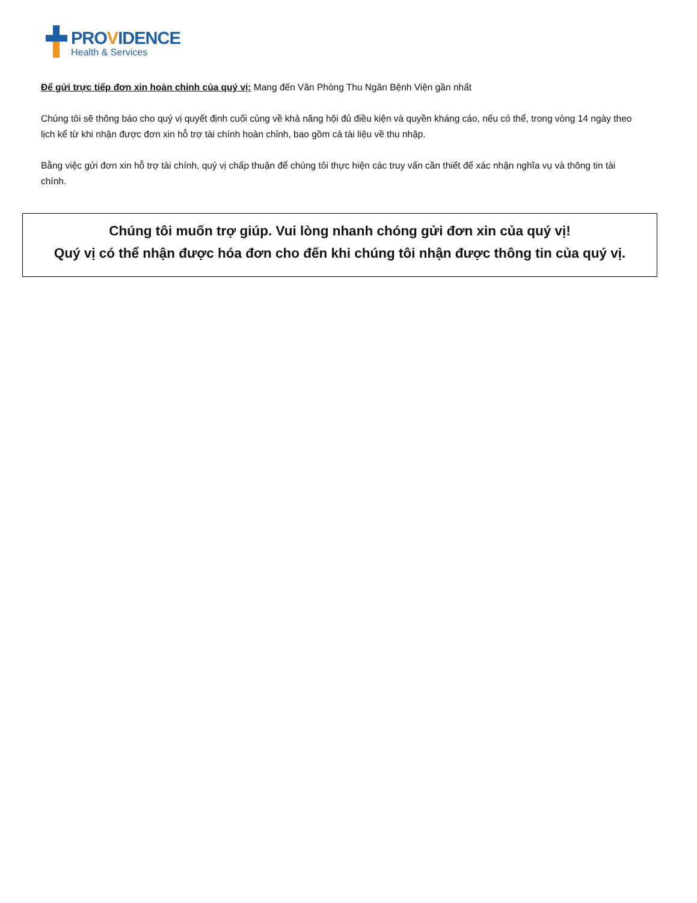PROVIDENCE
Health & Services
Để gửi trực tiếp đơn xin hoàn chỉnh của quý vị: Mang đến Văn Phòng Thu Ngân Bệnh Viện gần nhất
Chúng tôi sẽ thông báo cho quý vị quyết định cuối cùng về khả năng hội đủ điều kiện và quyền kháng cáo, nếu có thể, trong vòng 14 ngày theo lịch kể từ khi nhận được đơn xin hỗ trợ tài chính hoàn chỉnh, bao gồm cả tài liệu về thu nhập.
Bằng việc gửi đơn xin hỗ trợ tài chính, quý vị chấp thuận để chúng tôi thực hiện các truy vấn cần thiết để xác nhận nghĩa vụ và thông tin tài chính.
Chúng tôi muốn trợ giúp. Vui lòng nhanh chóng gửi đơn xin của quý vị!
Quý vị có thể nhận được hóa đơn cho đến khi chúng tôi nhận được thông tin của quý vị.